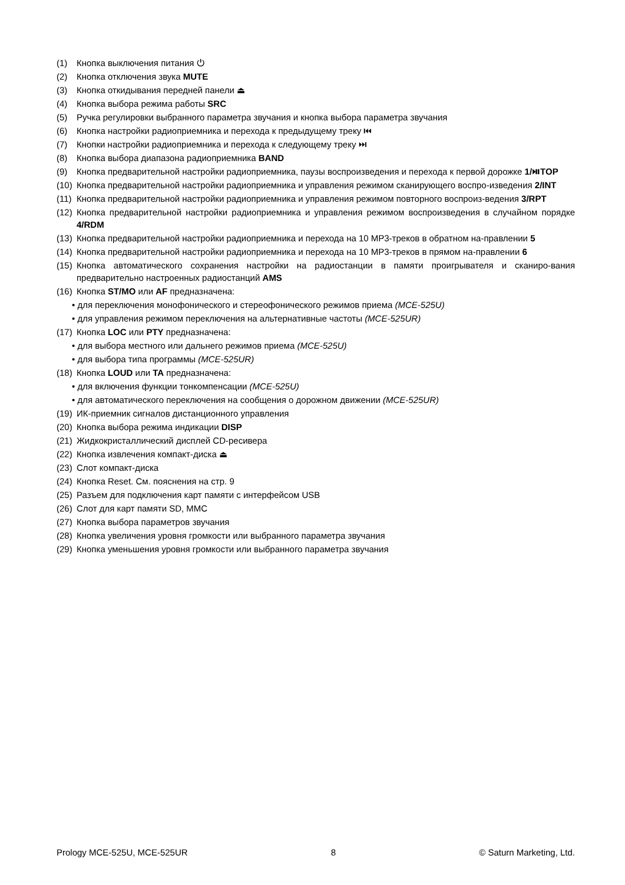(1) Кнопка выключения питания ⏻
(2) Кнопка отключения звука MUTE
(3) Кнопка откидывания передней панели ⏏
(4) Кнопка выбора режима работы SRC
(5) Ручка регулировки выбранного параметра звучания и кнопка выбора параметра звучания
(6) Кнопка настройки радиоприемника и перехода к предыдущему треку ⏮
(7) Кнопки настройки радиоприемника и перехода к следующему треку ⏭
(8) Кнопка выбора диапазона радиоприемника BAND
(9) Кнопка предварительной настройки радиоприемника, паузы воспроизведения и перехода к первой дорожке 1/⏯TOP
(10) Кнопка предварительной настройки радиоприемника и управления режимом сканирующего воспро-изведения 2/INT
(11) Кнопка предварительной настройки радиоприемника и управления режимом повторного воспроиз-ведения 3/RPT
(12) Кнопка предварительной настройки радиоприемника и управления режимом воспроизведения в случайном порядке 4/RDM
(13) Кнопка предварительной настройки радиоприемника и перехода на 10 MP3-треков в обратном на-правлении 5
(14) Кнопка предварительной настройки радиоприемника и перехода на 10 MP3-треков в прямом на-правлении 6
(15) Кнопка автоматического сохранения настройки на радиостанции в памяти проигрывателя и сканиро-вания предварительно настроенных радиостанций AMS
(16) Кнопка ST/MO или AF предназначена:
• для переключения монофонического и стереофонического режимов приема (MCE-525U)
• для управления режимом переключения на альтернативные частоты (MCE-525UR)
(17) Кнопка LOC или PTY предназначена:
• для выбора местного или дальнего режимов приема (MCE-525U)
• для выбора типа программы (MCE-525UR)
(18) Кнопка LOUD или TA предназначена:
• для включения функции тонкомпенсации (MCE-525U)
• для автоматического переключения на сообщения о дорожном движении (MCE-525UR)
(19) ИК-приемник сигналов дистанционного управления
(20) Кнопка выбора режима индикации DISP
(21) Жидкокристаллический дисплей CD-ресивера
(22) Кнопка извлечения компакт-диска ⏏
(23) Слот компакт-диска
(24) Кнопка Reset. См. пояснения на стр. 9
(25) Разъем для подключения карт памяти с интерфейсом USB
(26) Слот для карт памяти SD, MMC
(27) Кнопка выбора параметров звучания
(28) Кнопка увеличения уровня громкости или выбранного параметра звучания
(29) Кнопка уменьшения уровня громкости или выбранного параметра звучания
Prology MCE-525U, MCE-525UR 8 © Saturn Marketing, Ltd.